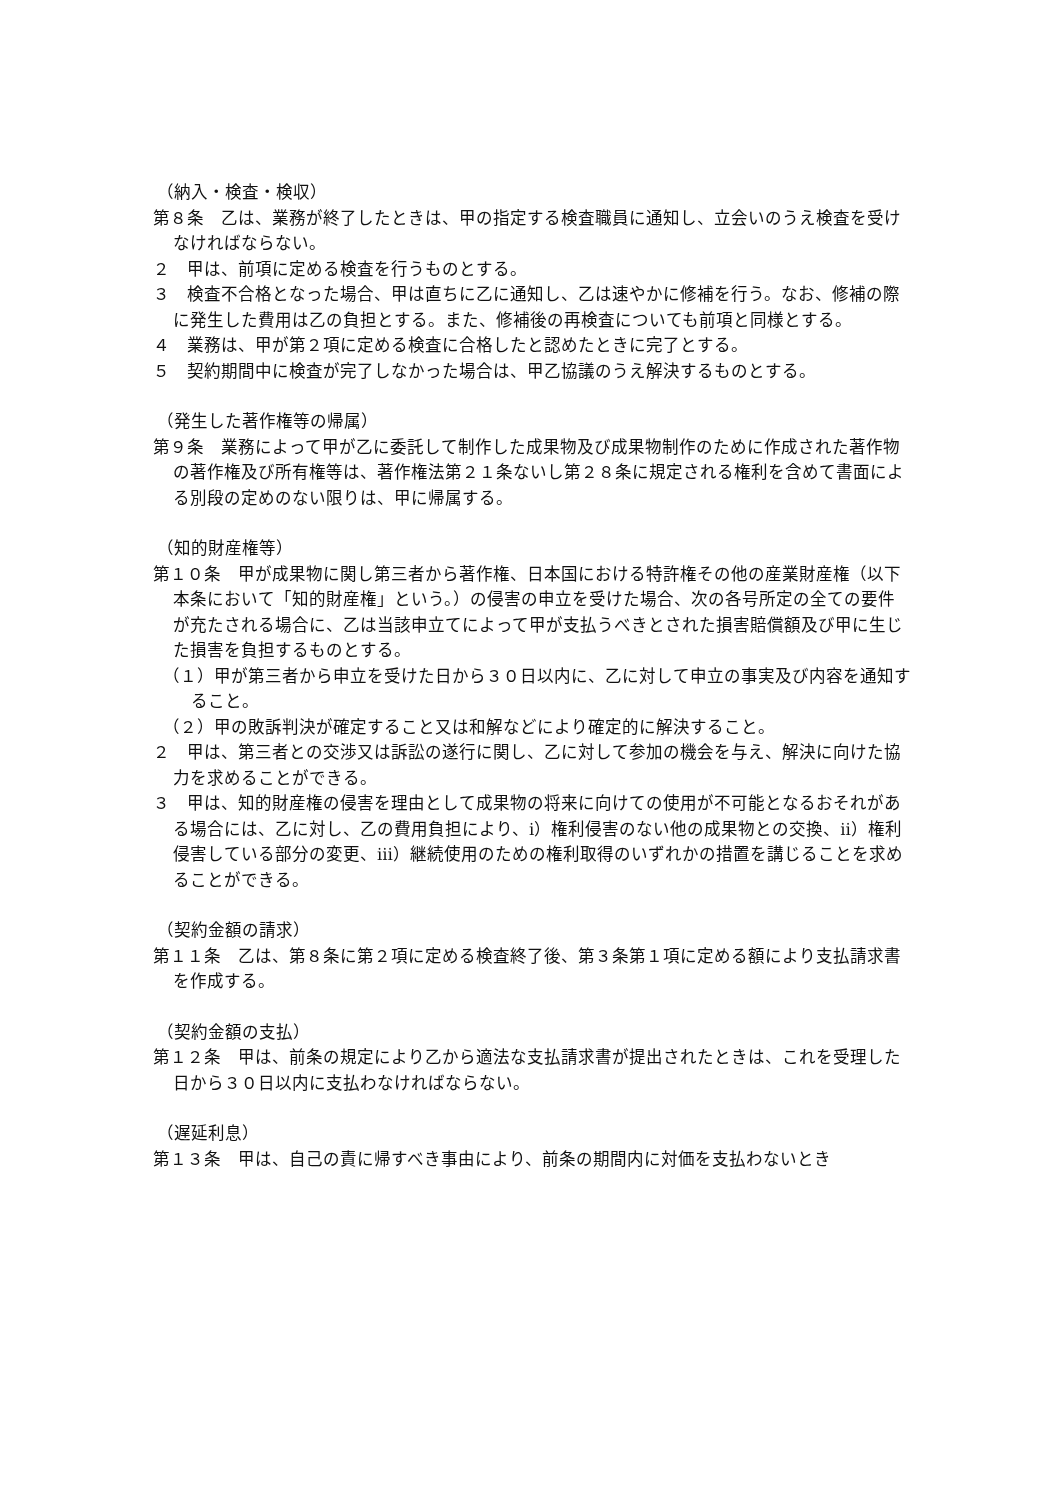（納入・検査・検収）
第８条　乙は、業務が終了したときは、甲の指定する検査職員に通知し、立会いのうえ検査を受けなければならない。
２　甲は、前項に定める検査を行うものとする。
３　検査不合格となった場合、甲は直ちに乙に通知し、乙は速やかに修補を行う。なお、修補の際に発生した費用は乙の負担とする。また、修補後の再検査についても前項と同様とする。
４　業務は、甲が第２項に定める検査に合格したと認めたときに完了とする。
５　契約期間中に検査が完了しなかった場合は、甲乙協議のうえ解決するものとする。
（発生した著作権等の帰属）
第９条　業務によって甲が乙に委託して制作した成果物及び成果物制作のために作成された著作物の著作権及び所有権等は、著作権法第２１条ないし第２８条に規定される権利を含めて書面による別段の定めのない限りは、甲に帰属する。
（知的財産権等）
第１０条　甲が成果物に関し第三者から著作権、日本国における特許権その他の産業財産権（以下本条において「知的財産権」という。）の侵害の申立を受けた場合、次の各号所定の全ての要件が充たされる場合に、乙は当該申立てによって甲が支払うべきとされた損害賠償額及び甲に生じた損害を負担するものとする。
（１）甲が第三者から申立を受けた日から３０日以内に、乙に対して申立の事実及び内容を通知すること。
（２）甲の敗訴判決が確定すること又は和解などにより確定的に解決すること。
２　甲は、第三者との交渉又は訴訟の遂行に関し、乙に対して参加の機会を与え、解決に向けた協力を求めることができる。
３　甲は、知的財産権の侵害を理由として成果物の将来に向けての使用が不可能となるおそれがある場合には、乙に対し、乙の費用負担により、ⅰ）権利侵害のない他の成果物との交換、ⅱ）権利侵害している部分の変更、ⅲ）継続使用のための権利取得のいずれかの措置を講じることを求めることができる。
（契約金額の請求）
第１１条　乙は、第８条に第２項に定める検査終了後、第３条第１項に定める額により支払請求書を作成する。
（契約金額の支払）
第１２条　甲は、前条の規定により乙から適法な支払請求書が提出されたときは、これを受理した日から３０日以内に支払わなければならない。
（遅延利息）
第１３条　甲は、自己の責に帰すべき事由により、前条の期間内に対価を支払わないとき